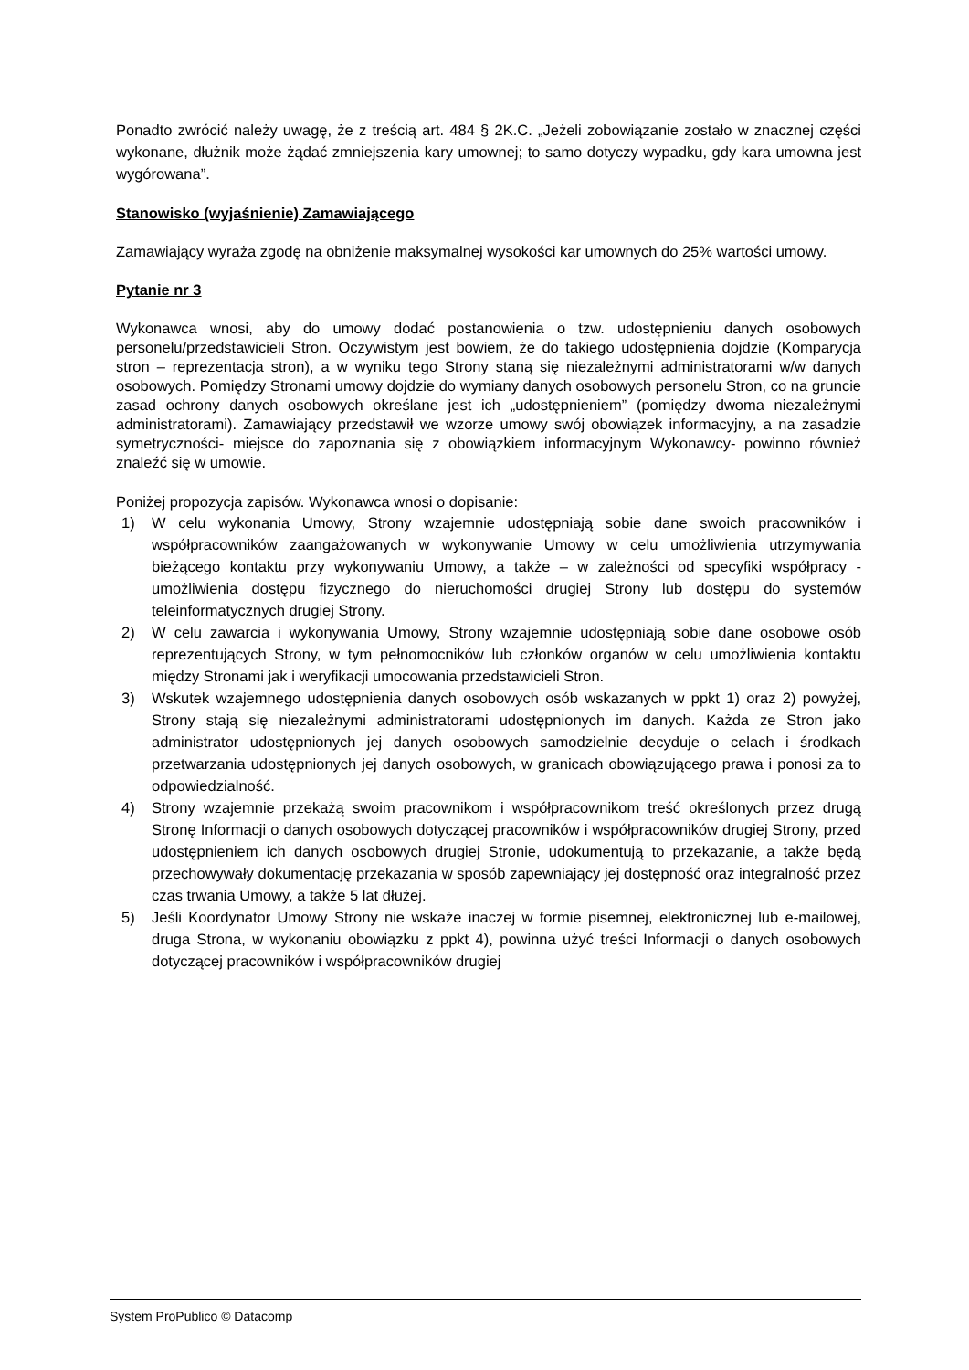Ponadto zwrócić należy uwagę, że z treścią art. 484 § 2K.C. „Jeżeli zobowiązanie zostało w znacznej części wykonane, dłużnik może żądać zmniejszenia kary umownej; to samo dotyczy wypadku, gdy kara umowna jest wygórowana”.
Stanowisko (wyjaśnienie) Zamawiającego
Zamawiający wyraża zgodę na obniżenie maksymalnej wysokości kar umownych do 25% wartości umowy.
Pytanie nr 3
Wykonawca wnosi, aby do umowy dodać postanowienia o tzw. udostępnieniu danych osobowych personelu/przedstawicieli Stron. Oczywistym jest bowiem, że do takiego udostępnienia dojdzie (Komparycja stron – reprezentacja stron), a w wyniku tego Strony staną się niezależnymi administratorami w/w danych osobowych. Pomiędzy Stronami umowy dojdzie do wymiany danych osobowych personelu Stron, co na gruncie zasad ochrony danych osobowych określane jest ich „udostępnieniem” (pomiędzy dwoma niezależnymi administratorami). Zamawiający przedstawił we wzorze umowy swój obowiązek informacyjny, a na zasadzie symetryczności- miejsce do zapoznania się z obowiązkiem informacyjnym Wykonawcy- powinno również znaleźć się w umowie.
Poniżej propozycja zapisów. Wykonawca wnosi o dopisanie:
1) W celu wykonania Umowy, Strony wzajemnie udostępniają sobie dane swoich pracowników i współpracowników zaangażowanych w wykonywanie Umowy w celu umożliwienia utrzymywania bieżącego kontaktu przy wykonywaniu Umowy, a także – w zależności od specyfiki współpracy - umożliwienia dostępu fizycznego do nieruchomości drugiej Strony lub dostępu do systemów teleinformatycznych drugiej Strony.
2) W celu zawarcia i wykonywania Umowy, Strony wzajemnie udostępniają sobie dane osobowe osób reprezentujących Strony, w tym pełnomocników lub członków organów w celu umożliwienia kontaktu między Stronami jak i weryfikacji umocowania przedstawicieli Stron.
3) Wskutek wzajemnego udostępnienia danych osobowych osób wskazanych w ppkt 1) oraz 2) powyżej, Strony stają się niezależnymi administratorami udostępnionych im danych. Każda ze Stron jako administrator udostępnionych jej danych osobowych samodzielnie decyduje o celach i środkach przetwarzania udostępnionych jej danych osobowych, w granicach obowiązującego prawa i ponosi za to odpowiedzialność.
4) Strony wzajemnie przekażą swoim pracownikom i współpracownikom treść określonych przez drugą Stronę Informacji o danych osobowych dotyczącej pracowników i współpracowników drugiej Strony, przed udostępnieniem ich danych osobowych drugiej Stronie, udokumentują to przekazanie, a także będą przechowywały dokumentację przekazania w sposób zapewniający jej dostępność oraz integralność przez czas trwania Umowy, a także 5 lat dłużej.
5) Jeśli Koordynator Umowy Strony nie wskaże inaczej w formie pisemnej, elektronicznej lub e-mailowej, druga Strona, w wykonaniu obowiązku z ppkt 4), powinna użyć treści Informacji o danych osobowych dotyczącej pracowników i współpracowników drugiej
System ProPublico © Datacomp